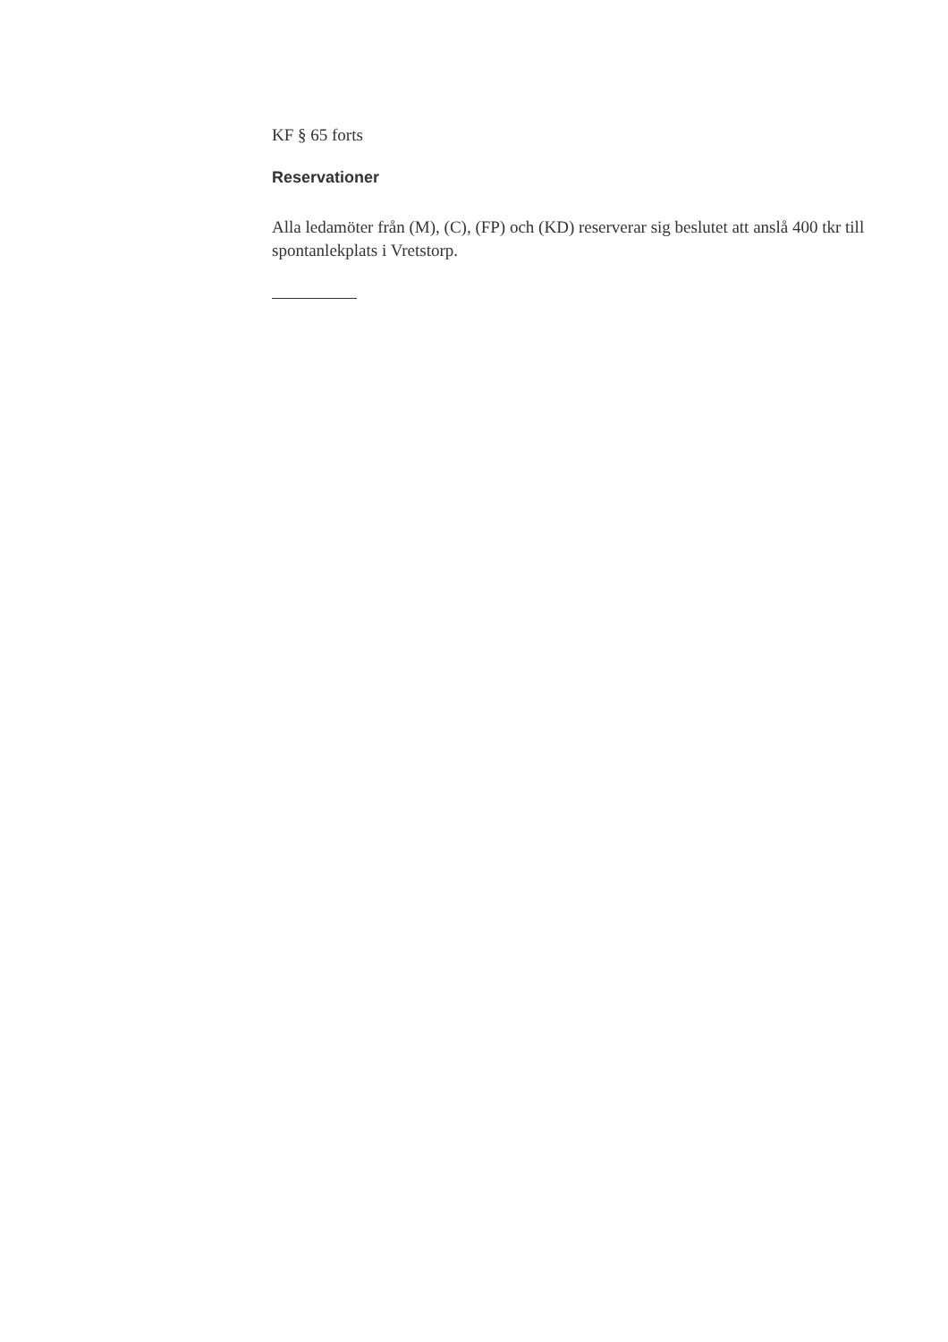KF § 65 forts
Reservationer
Alla ledamöter från (M), (C), (FP) och (KD) reserverar sig beslutet att anslå 400 tkr till spontanlekplats i Vretstorp.